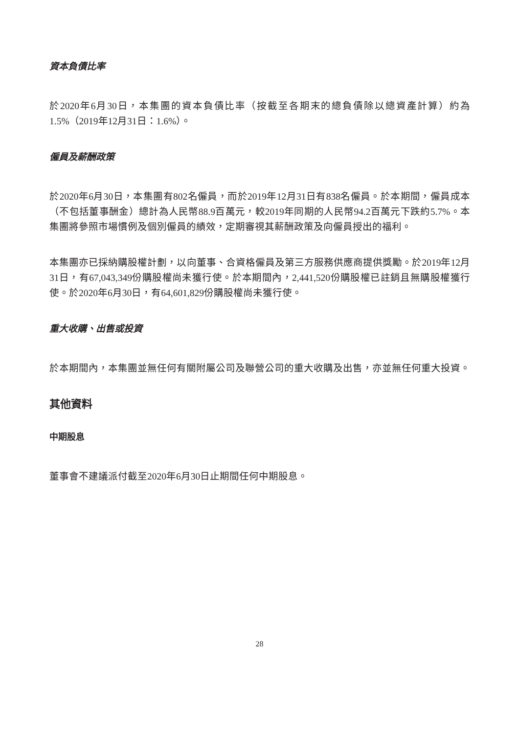資本負債比率
於2020年6月30日，本集團的資本負債比率（按截至各期末的總負債除以總資產計算）約為1.5%（2019年12月31日：1.6%）。
僱員及薪酬政策
於2020年6月30日，本集團有802名僱員，而於2019年12月31日有838名僱員。於本期間，僱員成本（不包括董事酬金）總計為人民幣88.9百萬元，較2019年同期的人民幣94.2百萬元下跌約5.7%。本集團將參照市場慣例及個別僱員的績效，定期審視其薪酬政策及向僱員授出的福利。
本集團亦已採納購股權計劃，以向董事、合資格僱員及第三方服務供應商提供獎勵。於2019年12月31日，有67,043,349份購股權尚未獲行使。於本期間內，2,441,520份購股權已註銷且無購股權獲行使。於2020年6月30日，有64,601,829份購股權尚未獲行使。
重大收購、出售或投資
於本期間內，本集團並無任何有關附屬公司及聯營公司的重大收購及出售，亦並無任何重大投資。
其他資料
中期股息
董事會不建議派付截至2020年6月30日止期間任何中期股息。
28